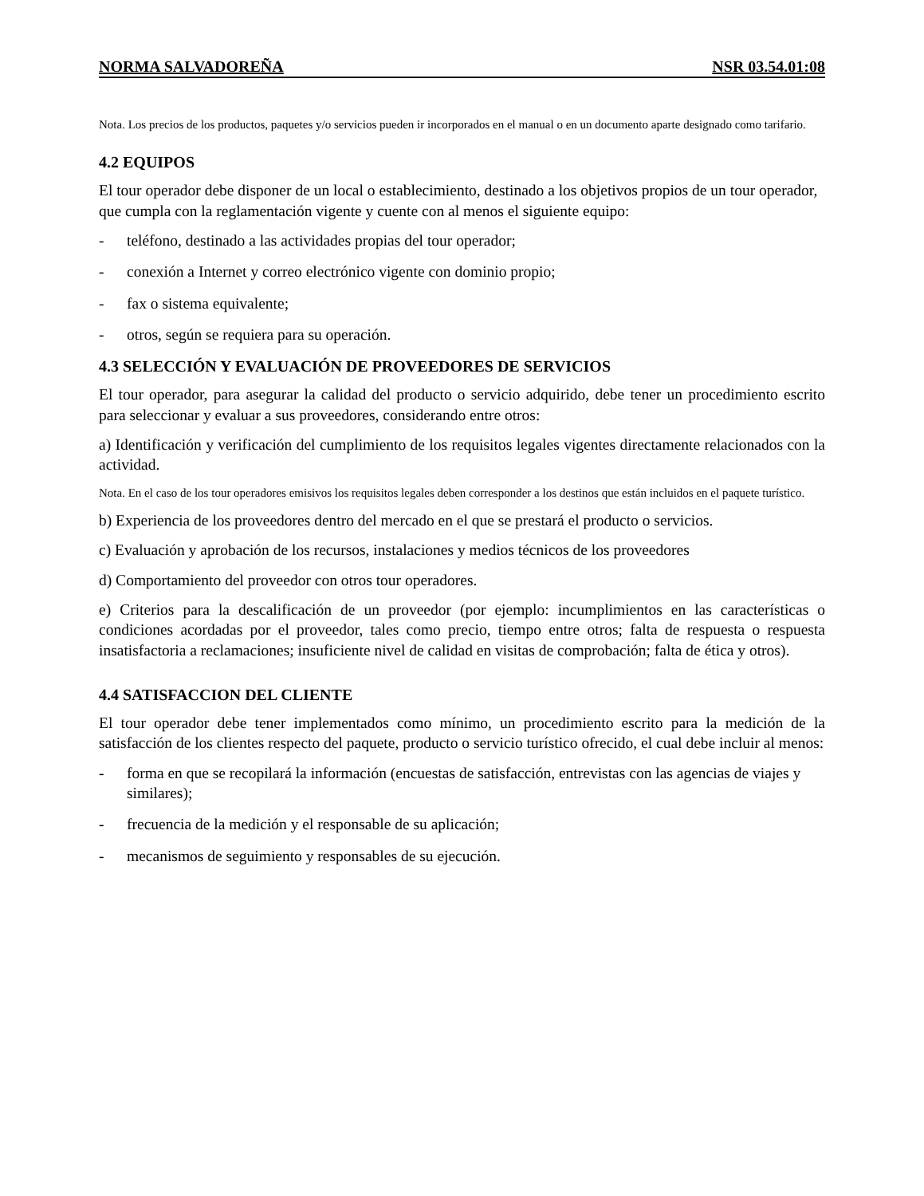NORMA SALVADOREÑA NSR 03.54.01:08
Nota. Los precios de los productos, paquetes y/o servicios pueden ir incorporados en el manual o en un documento aparte designado como tarifario.
4.2 EQUIPOS
El tour operador debe disponer de un local o establecimiento, destinado a los objetivos propios de un tour operador, que cumpla con la reglamentación vigente y cuente con al menos el siguiente equipo:
- teléfono, destinado a las actividades propias del tour operador;
- conexión a Internet y correo electrónico vigente con dominio propio;
- fax o sistema equivalente;
- otros, según se requiera para su operación.
4.3 SELECCIÓN Y EVALUACIÓN DE PROVEEDORES DE SERVICIOS
El tour operador, para asegurar la calidad del producto o servicio adquirido, debe tener un procedimiento escrito para seleccionar y evaluar a sus proveedores, considerando entre otros:
a) Identificación y verificación del cumplimiento de los requisitos legales vigentes directamente relacionados con la actividad.
Nota. En el caso de los tour operadores emisivos los requisitos legales deben corresponder a los destinos que están incluidos en el paquete turístico.
b) Experiencia de los proveedores dentro del mercado en el que se prestará el producto o servicios.
c) Evaluación y aprobación de los recursos, instalaciones y medios técnicos de los proveedores
d) Comportamiento del proveedor con otros tour operadores.
e) Criterios para la descalificación de un proveedor (por ejemplo: incumplimientos en las características o condiciones acordadas por el proveedor, tales como precio, tiempo entre otros; falta de respuesta o respuesta insatisfactoria a reclamaciones; insuficiente nivel de calidad en visitas de comprobación; falta de ética y otros).
4.4 SATISFACCION DEL CLIENTE
El tour operador debe tener implementados como mínimo, un procedimiento escrito para la medición de la satisfacción de los clientes respecto del paquete, producto o servicio turístico ofrecido, el cual debe incluir al menos:
- forma en que se recopilará la información (encuestas de satisfacción, entrevistas con las agencias de viajes y similares);
- frecuencia de la medición y el responsable de su aplicación;
- mecanismos de seguimiento y responsables de su ejecución.